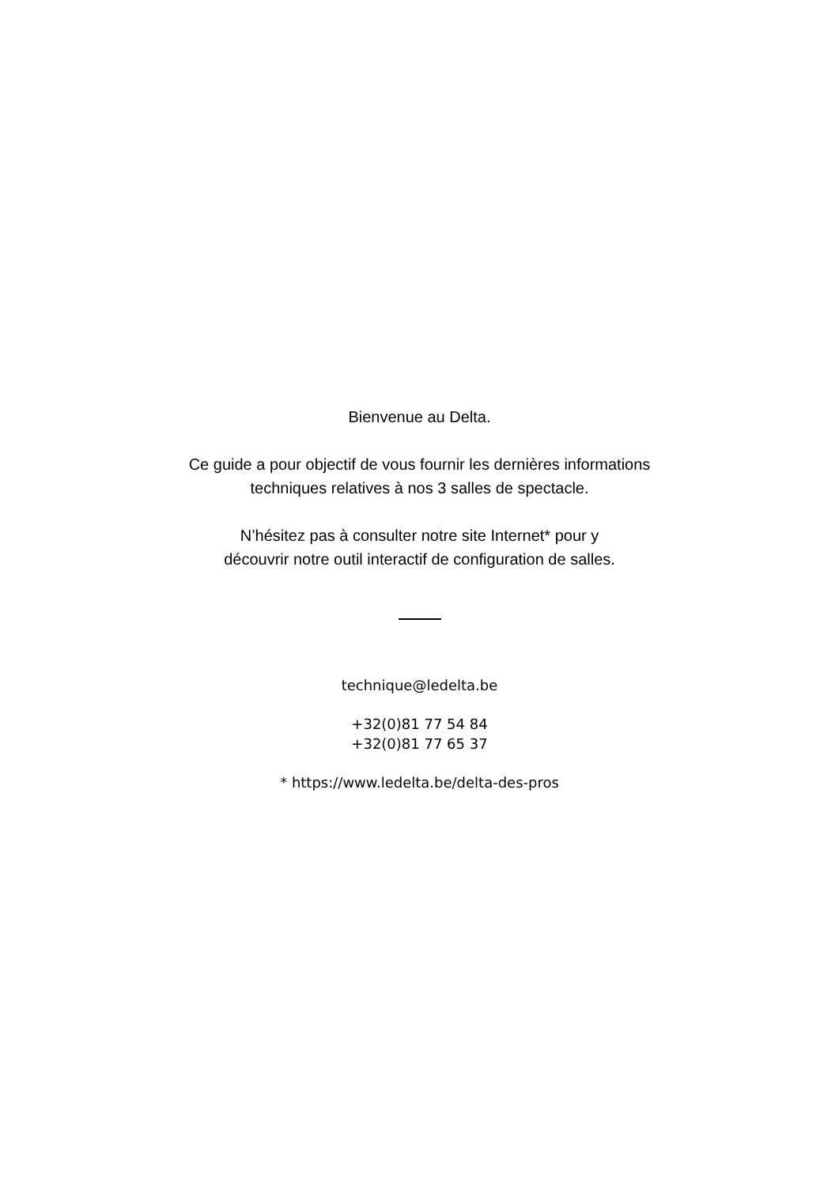Bienvenue au Delta.
Ce guide a pour objectif de vous fournir les dernières informations
techniques relatives à nos 3 salles de spectacle.
N’hésitez pas à consulter notre site Internet* pour y
découvrir notre outil interactif de configuration de salles.
technique@ledelta.be
+32(0)81 77 54 84
+32(0)81 77 65 37
* https://www.ledelta.be/delta-des-pros